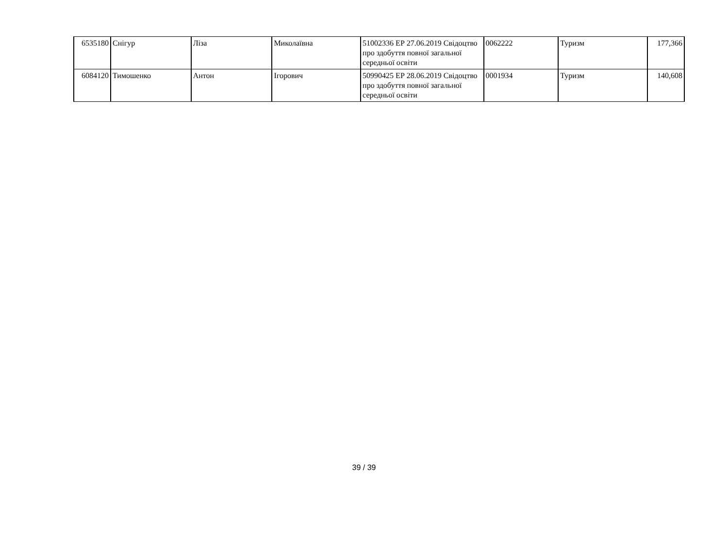| 6535180 | Снігур | Ліза | Миколаївна | 51002336 ЕР 27.06.2019 Свідоцтво про здобуття повної загальної середньої освіти | 0062222 | Туризм | 177,366 |
| 6084120 | Тимошенко | Антон | Ігорович | 50990425 ЕР 28.06.2019 Свідоцтво про здобуття повної загальної середньої освіти | 0001934 | Туризм | 140,608 |
39 / 39